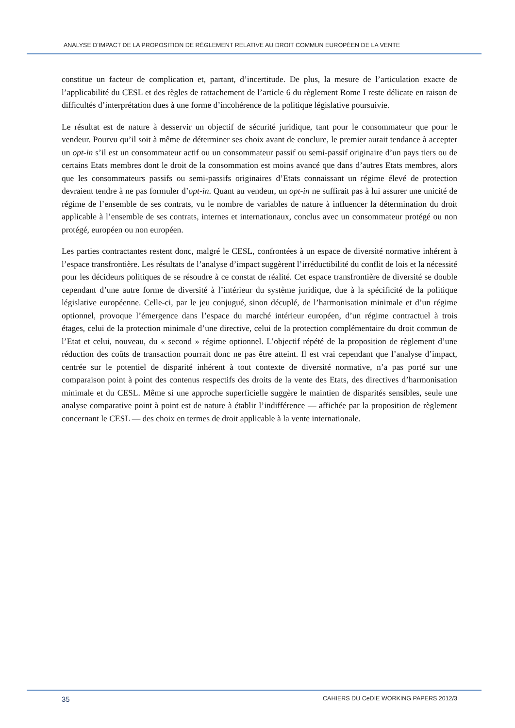ANALYSE D’IMPACT DE LA PROPOSITION DE RÈGLEMENT RELATIVE AU DROIT COMMUN EUROPÉEN DE LA VENTE
constitue un facteur de complication et, partant, d’incertitude. De plus, la mesure de l’articulation exacte de l’applicabilité du CESL et des règles de rattachement de l’article 6 du règlement Rome I reste délicate en raison de difficultés d’interprétation dues à une forme d’incohérence de la politique législative poursuivie.
Le résultat est de nature à desservir un objectif de sécurité juridique, tant pour le consommateur que pour le vendeur. Pourvu qu’il soit à même de déterminer ses choix avant de conclure, le premier aurait tendance à accepter un opt-in s’il est un consommateur actif ou un consommateur passif ou semi-passif originaire d’un pays tiers ou de certains Etats membres dont le droit de la consommation est moins avancé que dans d’autres Etats membres, alors que les consommateurs passifs ou semi-passifs originaires d’Etats connaissant un régime élevé de protection devraient tendre à ne pas formuler d’opt-in. Quant au vendeur, un opt-in ne suffirait pas à lui assurer une unicité de régime de l’ensemble de ses contrats, vu le nombre de variables de nature à influencer la détermination du droit applicable à l’ensemble de ses contrats, internes et internationaux, conclus avec un consommateur protégé ou non protégé, européen ou non européen.
Les parties contractantes restent donc, malgré le CESL, confrontées à un espace de diversité normative inhérent à l’espace transfrontière. Les résultats de l’analyse d’impact suggèrent l’irréductibilité du conflit de lois et la nécessité pour les décideurs politiques de se résoudre à ce constat de réalité. Cet espace transfrontière de diversité se double cependant d’une autre forme de diversité à l’intérieur du système juridique, due à la spécificité de la politique législative européenne. Celle-ci, par le jeu conjugué, sinon décuplé, de l’harmonisation minimale et d’un régime optionnel, provoque l’émergence dans l’espace du marché intérieur européen, d’un régime contractuel à trois étages, celui de la protection minimale d’une directive, celui de la protection complémentaire du droit commun de l’Etat et celui, nouveau, du « second » régime optionnel. L’objectif répété de la proposition de règlement d’une réduction des coûts de transaction pourrait donc ne pas être atteint. Il est vrai cependant que l’analyse d’impact, centrée sur le potentiel de disparité inhérent à tout contexte de diversité normative, n’a pas porté sur une comparaison point à point des contenus respectifs des droits de la vente des Etats, des directives d’harmonisation minimale et du CESL. Même si une approche superficielle suggère le maintien de disparités sensibles, seule une analyse comparative point à point est de nature à établir l’indifférence — affichée par la proposition de règlement concernant le CESL — des choix en termes de droit applicable à la vente internationale.
35 CAHIERS DU CeDIE WORKING PAPERS 2012/3